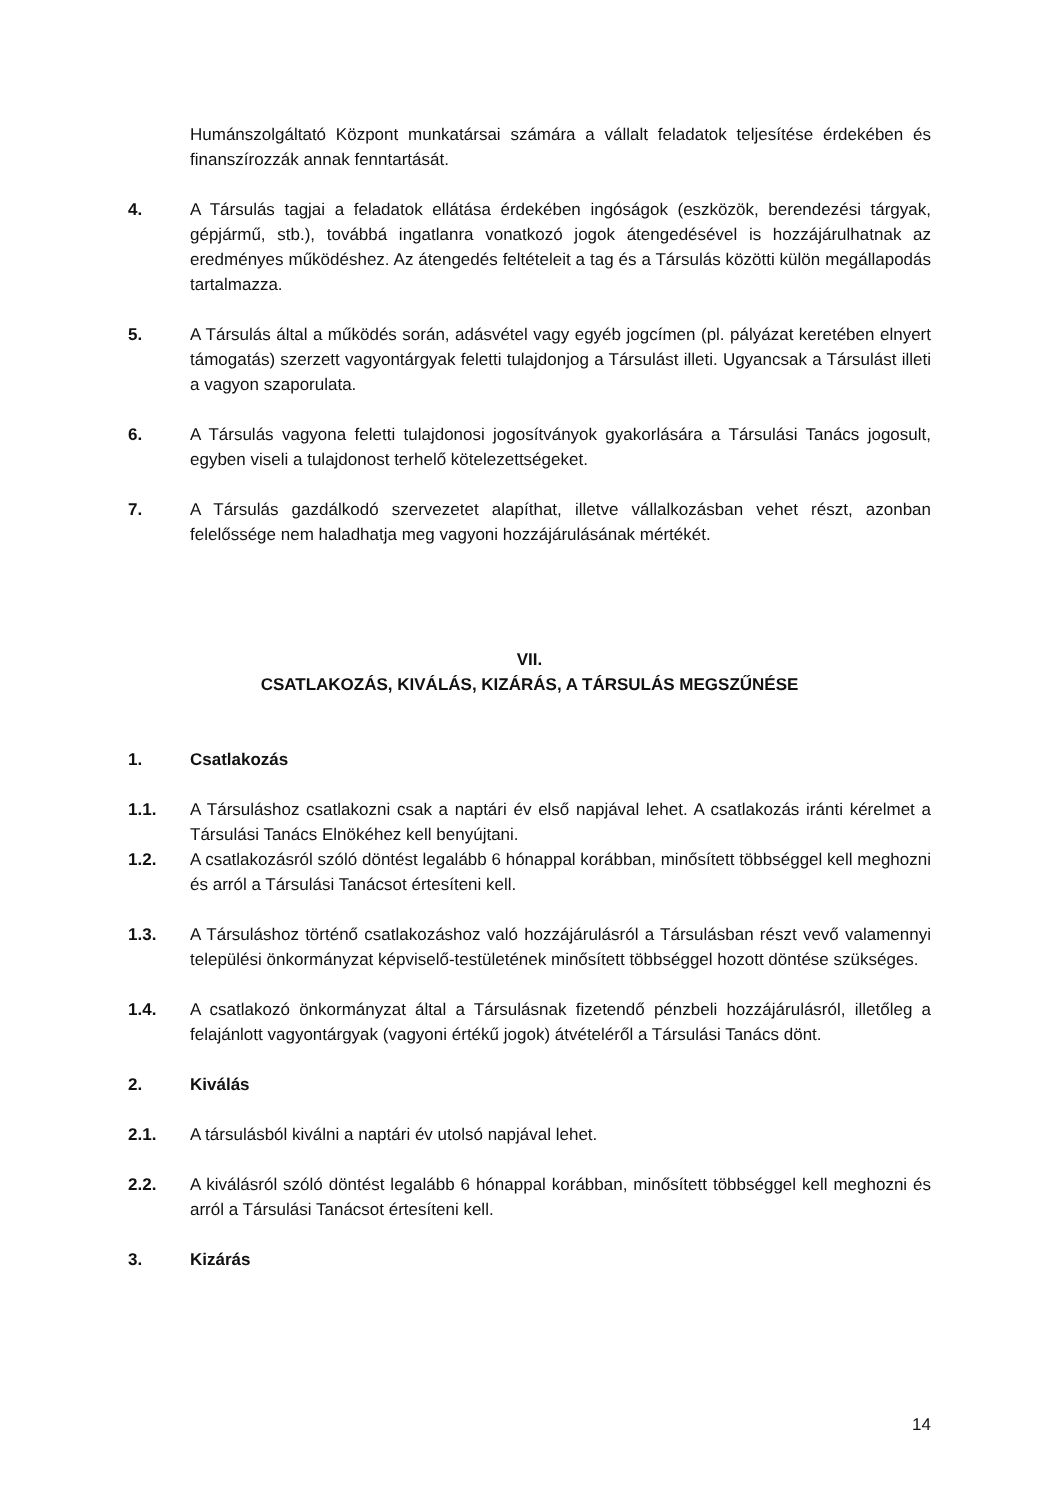Humánszolgáltató Központ munkatársai számára a vállalt feladatok teljesítése érdekében és finanszírozzák annak fenntartását.
4. A Társulás tagjai a feladatok ellátása érdekében ingóságok (eszközök, berendezési tárgyak, gépjármű, stb.), továbbá ingatlanra vonatkozó jogok átengedésével is hozzájárulhatnak az eredményes működéshez. Az átengedés feltételeit a tag és a Társulás közötti külön megállapodás tartalmazza.
5. A Társulás által a működés során, adásvétel vagy egyéb jogcímen (pl. pályázat keretében elnyert támogatás) szerzett vagyontárgyak feletti tulajdonjog a Társulást illeti. Ugyancsak a Társulást illeti a vagyon szaporulata.
6. A Társulás vagyona feletti tulajdonosi jogosítványok gyakorlására a Társulási Tanács jogosult, egyben viseli a tulajdonost terhelő kötelezettségeket.
7. A Társulás gazdálkodó szervezetet alapíthat, illetve vállalkozásban vehet részt, azonban felelőssége nem haladhatja meg vagyoni hozzájárulásának mértékét.
VII.
CSATLAKOZÁS, KIVÁLÁS, KIZÁRÁS, A TÁRSULÁS MEGSZŰNÉSE
1. Csatlakozás
1.1. A Társuláshoz csatlakozni csak a naptári év első napjával lehet. A csatlakozás iránti kérelmet a Társulási Tanács Elnökéhez kell benyújtani.
1.2. A csatlakozásról szóló döntést legalább 6 hónappal korábban, minősített többséggel kell meghozni és arról a Társulási Tanácsot értesíteni kell.
1.3. A Társuláshoz történő csatlakozáshoz való hozzájárulásról a Társulásban részt vevő valamennyi települési önkormányzat képviselő-testületének minősített többséggel hozott döntése szükséges.
1.4. A csatlakozó önkormányzat által a Társulásnak fizetendő pénzbeli hozzájárulásról, illetőleg a felajánlott vagyontárgyak (vagyoni értékű jogok) átvételéről a Társulási Tanács dönt.
2. Kiválás
2.1. A társulásból kiválni a naptári év utolsó napjával lehet.
2.2. A kiválásról szóló döntést legalább 6 hónappal korábban, minősített többséggel kell meghozni és arról a Társulási Tanácsot értesíteni kell.
3. Kizárás
14